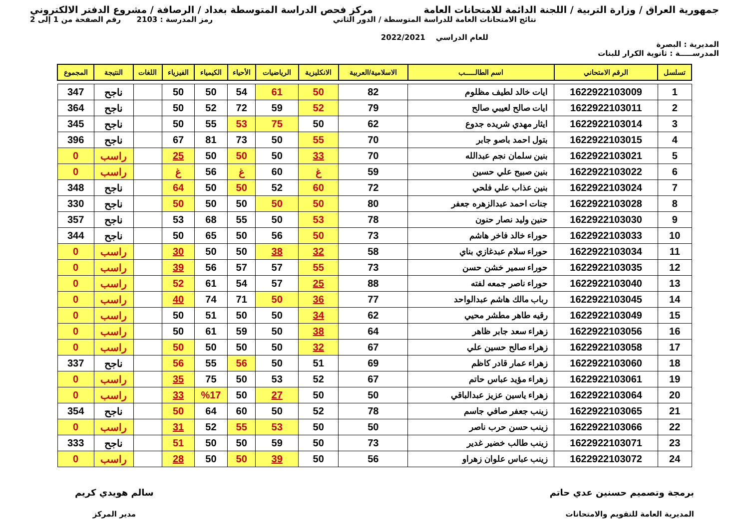جمهورية العراق / وزارة التربية / اللجنة الدائمة للامتحانات العامة
مركز فحص الدراسة المتوسطة بغداد / الرصافة / مشروع الدفتر الالكتروني
المديرية : البصرة
نتائج الامتحانات العامة للدراسة المتوسطة / الدور الثاني
للعام الدراسي 2022/2021
رمز المدرسة : 2103 رقم الصفحة من 1 إلى 2
المدرســـــة : ثانوية الكرار للبنات
| تسلسل | الرقم الامتحاني | اسم الطالـــــب | الاسلامية/العربية | الانكليزية | الرياضيات | الأحياء | الكيمياء | الفيزياء | اللغات | النتيجة | المجموع |
| --- | --- | --- | --- | --- | --- | --- | --- | --- | --- | --- | --- |
| 1 | 1622922103009 | ايات خالد لطيف مظلوم | 82 | 50 | 61 | 54 | 50 | 50 | | ناجح | 347 |
| 2 | 1622922103011 | ايات صالح لعيبي صالح | 79 | 52 | 59 | 72 | 52 | 50 | | ناجح | 364 |
| 3 | 1622922103014 | ايثار مهدي شريده جدوع | 62 | 50 | 75 | 53 | 55 | 50 | | ناجح | 345 |
| 4 | 1622922103015 | بتول احمد باصو جابر | 70 | 55 | 50 | 73 | 81 | 67 | | ناجح | 396 |
| 5 | 1622922103021 | بنين سلمان نجم عبدالله | 70 | 33 | 50 | 50 | 50 | 25 | | راسب | 0 |
| 6 | 1622922103022 | بنين صبيح علي حسين | 59 | غ | 60 | غ | 56 | غ | | راسب | 0 |
| 7 | 1622922103024 | بنين عذاب علي فلحي | 72 | 60 | 52 | 50 | 50 | 64 | | ناجح | 348 |
| 8 | 1622922103028 | جنات احمد عبدالزهره جعفر | 80 | 50 | 50 | 50 | 50 | 50 | | ناجح | 330 |
| 9 | 1622922103030 | حنين وليد نصار حنون | 78 | 53 | 50 | 55 | 68 | 53 | | ناجح | 357 |
| 10 | 1622922103033 | حوراء خالد فاخر هاشم | 73 | 50 | 56 | 50 | 65 | 50 | | ناجح | 344 |
| 11 | 1622922103034 | حوراء سلام عبدغازي بناي | 58 | 32 | 38 | 50 | 50 | 30 | | راسب | 0 |
| 12 | 1622922103035 | حوراء سمير خشن حسن | 73 | 55 | 57 | 57 | 56 | 39 | | راسب | 0 |
| 13 | 1622922103040 | حوراء ناصر جمعه لفته | 88 | 25 | 57 | 54 | 61 | 52 | | راسب | 0 |
| 14 | 1622922103045 | رباب مالك هاشم عبدالواحد | 77 | 36 | 50 | 71 | 74 | 40 | | راسب | 0 |
| 15 | 1622922103049 | رقيه طاهر مطشر محيي | 62 | 34 | 50 | 50 | 51 | 50 | | راسب | 0 |
| 16 | 1622922103056 | زهراء سعد جابر ظاهر | 64 | 38 | 50 | 59 | 61 | 50 | | راسب | 0 |
| 17 | 1622922103058 | زهراء صالح حسين علي | 67 | 32 | 50 | 50 | 50 | 50 | | راسب | 0 |
| 18 | 1622922103060 | زهراء عمار قادر كاظم | 69 | 51 | 50 | 56 | 55 | 56 | | ناجح | 337 |
| 19 | 1622922103061 | زهراء مؤيد عباس حاتم | 67 | 52 | 53 | 50 | 75 | 35 | | راسب | 0 |
| 20 | 1622922103064 | زهراء ياسين عزيز عبدالباقي | 50 | 50 | 27 | 50 | %17 | 33 | | راسب | 0 |
| 21 | 1622922103065 | زينب جعفر صافي جاسم | 78 | 52 | 50 | 60 | 64 | 50 | | ناجح | 354 |
| 22 | 1622922103066 | زينب حسن حرب ناصر | 50 | 50 | 53 | 55 | 52 | 31 | | راسب | 0 |
| 23 | 1622922103071 | زينب طالب خضير غدير | 73 | 50 | 59 | 50 | 50 | 51 | | ناجح | 333 |
| 24 | 1622922103072 | زينب عباس علوان زهراو | 56 | 50 | 39 | 50 | 50 | 28 | | راسب | 0 |
برمجة وتصميم حسنين عدي حاتم
المديرية العامة للتقويم والامتحانات
سالم هويدي كريم
مدير المركز